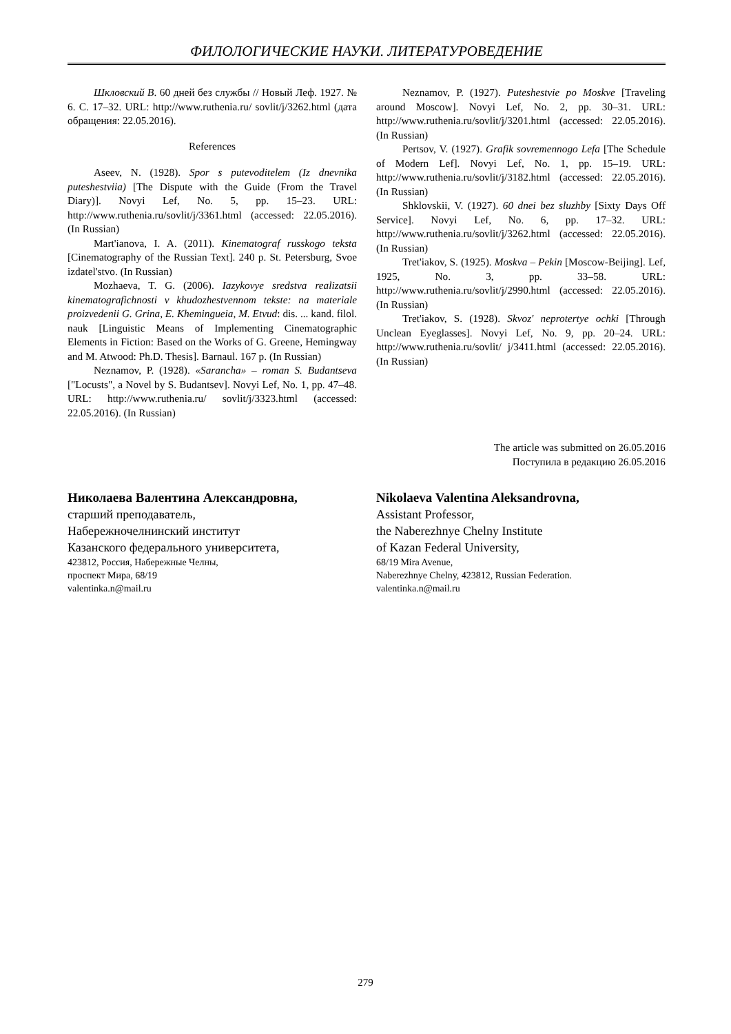ФИЛОЛОГИЧЕСКИЕ НАУКИ. ЛИТЕРАТУРОВЕДЕНИЕ
Шкловский В. 60 дней без службы // Новый Леф. 1927. № 6. С. 17–32. URL: http://www.ruthenia.ru/ sovlit/j/3262.html (дата обращения: 22.05.2016).
References
Aseev, N. (1928). Spor s putevoditelem (Iz dnevnika puteshestviia) [The Dispute with the Guide (From the Travel Diary)]. Novyi Lef, No. 5, pp. 15–23. URL: http://www.ruthenia.ru/sovlit/j/3361.html (accessed: 22.05.2016). (In Russian)
Mart'ianova, I. A. (2011). Kinematograf russkogo teksta [Cinematography of the Russian Text]. 240 p. St. Petersburg, Svoe izdatel'stvo. (In Russian)
Mozhaeva, T. G. (2006). Iazykovye sredstva realizatsii kinematografichnosti v khudozhestvennom tekste: na materiale proizvedenii G. Grina, E. Khemingueia, M. Etvud: dis. ... kand. filol. nauk [Linguistic Means of Implementing Cinematographic Elements in Fiction: Based on the Works of G. Greene, Hemingway and M. Atwood: Ph.D. Thesis]. Barnaul. 167 p. (In Russian)
Neznamov, P. (1928). «Sarancha» – roman S. Budantseva ["Locusts", a Novel by S. Budantsev]. Novyi Lef, No. 1, pp. 47–48. URL: http://www.ruthenia.ru/ sovlit/j/3323.html (accessed: 22.05.2016). (In Russian)
Neznamov, P. (1927). Puteshestvie po Moskve [Traveling around Moscow]. Novyi Lef, No. 2, pp. 30–31. URL: http://www.ruthenia.ru/sovlit/j/3201.html (accessed: 22.05.2016). (In Russian)
Pertsov, V. (1927). Grafik sovremennogo Lefa [The Schedule of Modern Lef]. Novyi Lef, No. 1, pp. 15–19. URL: http://www.ruthenia.ru/sovlit/j/3182.html (accessed: 22.05.2016). (In Russian)
Shklovskii, V. (1927). 60 dnei bez sluzhby [Sixty Days Off Service]. Novyi Lef, No. 6, pp. 17–32. URL: http://www.ruthenia.ru/sovlit/j/3262.html (accessed: 22.05.2016). (In Russian)
Tret'iakov, S. (1925). Moskva – Pekin [Moscow-Beijing]. Lef, 1925, No. 3, pp. 33–58. URL: http://www.ruthenia.ru/sovlit/j/2990.html (accessed: 22.05.2016). (In Russian)
Tret'iakov, S. (1928). Skvoz' neprotertye ochki [Through Unclean Eyeglasses]. Novyi Lef, No. 9, pp. 20–24. URL: http://www.ruthenia.ru/sovlit/ j/3411.html (accessed: 22.05.2016). (In Russian)
The article was submitted on 26.05.2016
Поступила в редакцию 26.05.2016
Николаева Валентина Александровна,
старший преподаватель,
Набережночелнинский институт
Казанского федерального университета,
423812, Россия, Набережные Челны,
проспект Мира, 68/19
valentinka.n@mail.ru
Nikolaeva Valentina Aleksandrovna,
Assistant Professor,
the Naberezhnye Chelny Institute
of Kazan Federal University,
68/19 Mira Avenue,
Naberezhnye Chelny, 423812, Russian Federation.
valentinka.n@mail.ru
279